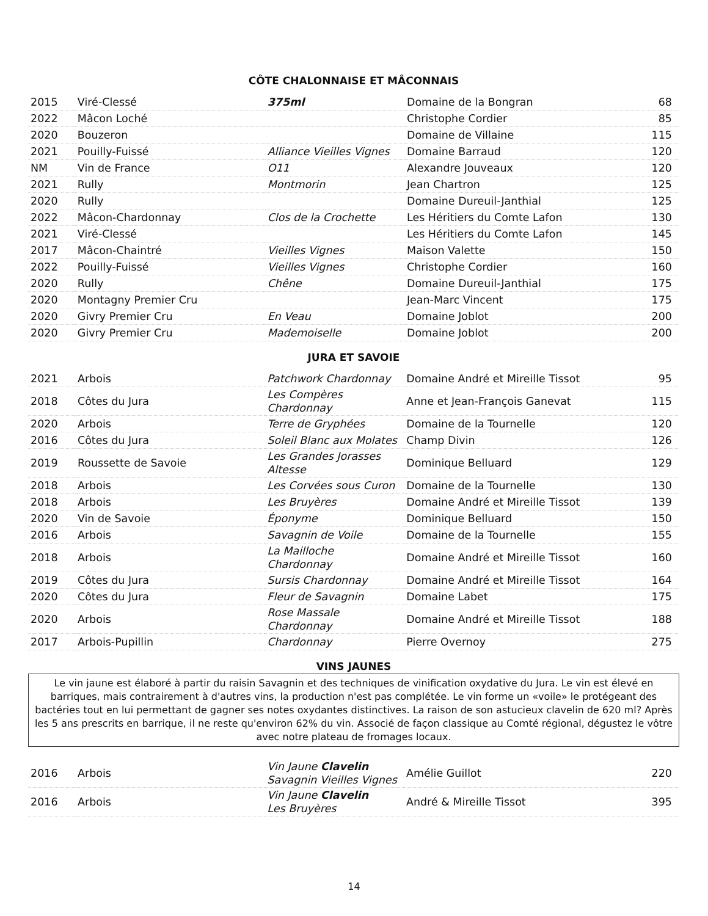CÔTE CHALONNAISE ET MÂCONNAIS
| 2015 | Viré-Clessé | 375ml | Domaine de la Bongran | 68 |
| 2022 | Mâcon Loché | | Christophe Cordier | 85 |
| 2020 | Bouzeron | | Domaine de Villaine | 115 |
| 2021 | Pouilly-Fuissé | Alliance Vieilles Vignes | Domaine Barraud | 120 |
| NM | Vin de France | O11 | Alexandre Jouveaux | 120 |
| 2021 | Rully | Montmorin | Jean Chartron | 125 |
| 2020 | Rully | | Domaine Dureuil-Janthial | 125 |
| 2022 | Mâcon-Chardonnay | Clos de la Crochette | Les Héritiers du Comte Lafon | 130 |
| 2021 | Viré-Clessé | | Les Héritiers du Comte Lafon | 145 |
| 2017 | Mâcon-Chaintré | Vieilles Vignes | Maison Valette | 150 |
| 2022 | Pouilly-Fuissé | Vieilles Vignes | Christophe Cordier | 160 |
| 2020 | Rully | Chêne | Domaine Dureuil-Janthial | 175 |
| 2020 | Montagny Premier Cru | | Jean-Marc Vincent | 175 |
| 2020 | Givry Premier Cru | En Veau | Domaine Joblot | 200 |
| 2020 | Givry Premier Cru | Mademoiselle | Domaine Joblot | 200 |
JURA ET SAVOIE
| 2021 | Arbois | Patchwork Chardonnay | Domaine André et Mireille Tissot | 95 |
| 2018 | Côtes du Jura | Les Compères Chardonnay | Anne et Jean-François Ganevat | 115 |
| 2020 | Arbois | Terre de Gryphées | Domaine de la Tournelle | 120 |
| 2016 | Côtes du Jura | Soleil Blanc aux Molates | Champ Divin | 126 |
| 2019 | Roussette de Savoie | Les Grandes Jorasses Altesse | Dominique Belluard | 129 |
| 2018 | Arbois | Les Corvées sous Curon | Domaine de la Tournelle | 130 |
| 2018 | Arbois | Les Bruyères | Domaine André et Mireille Tissot | 139 |
| 2020 | Vin de Savoie | Éponyme | Dominique Belluard | 150 |
| 2016 | Arbois | Savagnin de Voile | Domaine de la Tournelle | 155 |
| 2018 | Arbois | La Mailloche Chardonnay | Domaine André et Mireille Tissot | 160 |
| 2019 | Côtes du Jura | Sursis Chardonnay | Domaine André et Mireille Tissot | 164 |
| 2020 | Côtes du Jura | Fleur de Savagnin | Domaine Labet | 175 |
| 2020 | Arbois | Rose Massale Chardonnay | Domaine André et Mireille Tissot | 188 |
| 2017 | Arbois-Pupillin | Chardonnay | Pierre Overnoy | 275 |
VINS JAUNES
Le vin jaune est élaboré à partir du raisin Savagnin et des techniques de vinification oxydative du Jura. Le vin est élevé en barriques, mais contrairement à d'autres vins, la production n'est pas complétée. Le vin forme un «voile» le protégeant des bactéries tout en lui permettant de gagner ses notes oxydantes distinctives. La raison de son astucieux clavelin de 620 ml? Après les 5 ans prescrits en barrique, il ne reste qu'environ 62% du vin. Associé de façon classique au Comté régional, dégustez le vôtre avec notre plateau de fromages locaux.
| 2016 | Arbois | Vin Jaune Clavelin Savagnin Vieilles Vignes | Amélie Guillot | 220 |
| 2016 | Arbois | Vin Jaune Clavelin Les Bruyères | André & Mireille Tissot | 395 |
14